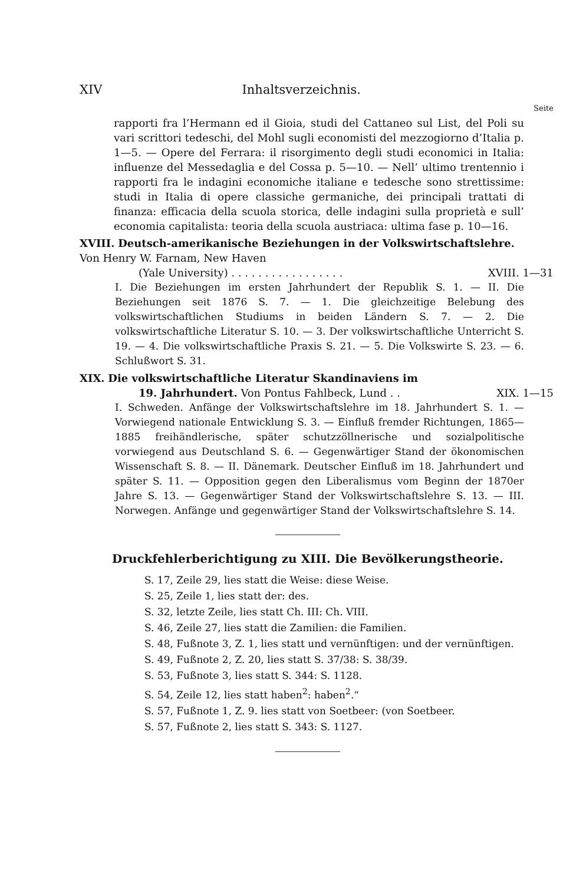XIV Inhaltsverzeichnis.
Seite
rapporti fra l’Hermann ed il Gioia, studi del Cattaneo sul List, del Poli su vari scrittori tedeschi, del Mohl sugli economisti del mezzogiorno d’Italia p. 1—5. — Opere del Ferrara: il risorgimento degli studi economici in Italia: influenze del Messedaglia e del Cossa p. 5—10. — Nell’ ultimo trentennio i rapporti fra le indagini economiche italiane e tedesche sono strettissime: studi in Italia di opere classiche germaniche, dei principali trattati di finanza: efficacia della scuola storica, delle indagini sulla proprietà e sull’ economia capitalista: teoria della scuola austriaca: ultima fase p. 10—16.
XVIII. Deutsch-amerikanische Beziehungen in der Volkswirtschaftslehre. Von Henry W. Farnam, New Haven
(Yale University) . . . . . . . . . . . . . . . . . XVIII. 1—31
I. Die Beziehungen im ersten Jahrhundert der Republik S. 1. — II. Die Beziehungen seit 1876 S. 7. — 1. Die gleichzeitige Belebung des volkswirtschaftlichen Studiums in beiden Ländern S. 7. — 2. Die volkswirtschaftliche Literatur S. 10. — 3. Der volkswirtschaftliche Unterricht S. 19. — 4. Die volkswirtschaftliche Praxis S. 21. — 5. Die Volkswirte S. 23. — 6. Schlußwort S. 31.
XIX. Die volkswirtschaftliche Literatur Skandinaviens im
19. Jahrhundert. Von Pontus Fahlbeck, Lund . . XIX. 1—15
I. Schweden. Anfänge der Volkswirtschaftslehre im 18. Jahrhundert S. 1. — Vorwiegend nationale Entwicklung S. 3. — Einfluß fremder Richtungen, 1865—1885 freihändlerische, später schutzzöllnerische und sozialpolitische vorwiegend aus Deutschland S. 6. — Gegenwärtiger Stand der ökonomischen Wissenschaft S. 8. — II. Dänemark. Deutscher Einfluß im 18. Jahrhundert und später S. 11. — Opposition gegen den Liberalismus vom Beginn der 1870er Jahre S. 13. — Gegenwärtiger Stand der Volkswirtschaftslehre S. 13. — III. Norwegen. Anfänge und gegenwärtiger Stand der Volkswirtschaftslehre S. 14.
Druckfehlerberichtigung zu XIII. Die Bevölkerungstheorie.
S. 17, Zeile 29, lies statt die Weise: diese Weise.
S. 25, Zeile 1, lies statt der: des.
S. 32, letzte Zeile, lies statt Ch. III: Ch. VIII.
S. 46, Zeile 27, lies statt die Zamilien: die Familien.
S. 48, Fußnote 3, Z. 1, lies statt und vernünftigen: und der vernünftigen.
S. 49, Fußnote 2, Z. 20, lies statt S. 37/38: S. 38/39.
S. 53, Fußnote 3, lies statt S. 344: S. 1128.
S. 54, Zeile 12, lies statt haben<sup>2</sup>: haben<sup>2</sup>.“
S. 57, Fußnote 1, Z. 9. lies statt von Soetbeer: (von Soetbeer.
S. 57, Fußnote 2, lies statt S. 343: S. 1127.